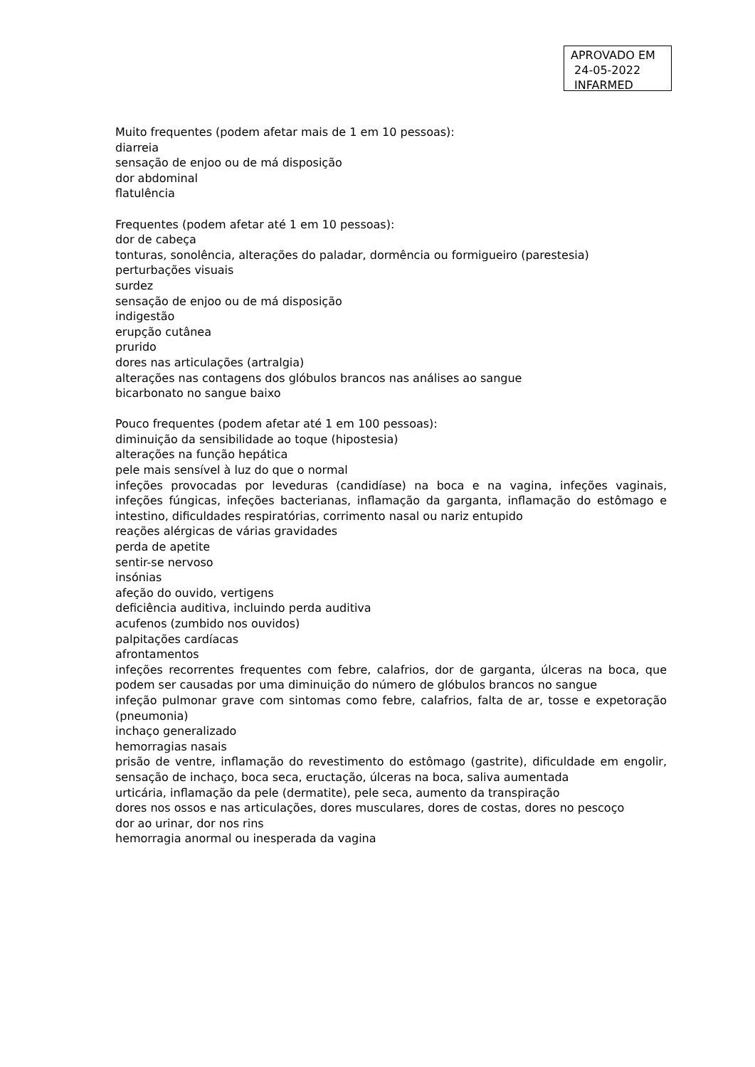APROVADO EM
24-05-2022
INFARMED
Muito frequentes (podem afetar mais de 1 em 10 pessoas):
diarreia
sensação de enjoo ou de má disposição
dor abdominal
flatulência
Frequentes (podem afetar até 1 em 10 pessoas):
dor de cabeça
tonturas, sonolência, alterações do paladar, dormência ou formigueiro (parestesia)
perturbações visuais
surdez
sensação de enjoo ou de má disposição
indigestão
erupção cutânea
prurido
dores nas articulações (artralgia)
alterações nas contagens dos glóbulos brancos nas análises ao sangue
bicarbonato no sangue baixo
Pouco frequentes (podem afetar até 1 em 100 pessoas):
diminuição da sensibilidade ao toque (hipostesia)
alterações na função hepática
pele mais sensível à luz do que o normal
infeções provocadas por leveduras (candidíase) na boca e na vagina, infeções vaginais, infeções fúngicas, infeções bacterianas, inflamação da garganta, inflamação do estômago e intestino, dificuldades respiratórias, corrimento nasal ou nariz entupido
reações alérgicas de várias gravidades
perda de apetite
sentir-se nervoso
insónias
afeção do ouvido, vertigens
deficiência auditiva, incluindo perda auditiva
acufenos (zumbido nos ouvidos)
palpitações cardíacas
afrontamentos
infeções recorrentes frequentes com febre, calafrios, dor de garganta, úlceras na boca, que podem ser causadas por uma diminuição do número de glóbulos brancos no sangue
infeção pulmonar grave com sintomas como febre, calafrios, falta de ar, tosse e expetoração (pneumonia)
inchaço generalizado
hemorragias nasais
prisão de ventre, inflamação do revestimento do estômago (gastrite), dificuldade em engolir, sensação de inchaço, boca seca, eructação, úlceras na boca, saliva aumentada
urticária, inflamação da pele (dermatite), pele seca, aumento da transpiração
dores nos ossos e nas articulações, dores musculares, dores de costas, dores no pescoço
dor ao urinar, dor nos rins
hemorragia anormal ou inesperada da vagina